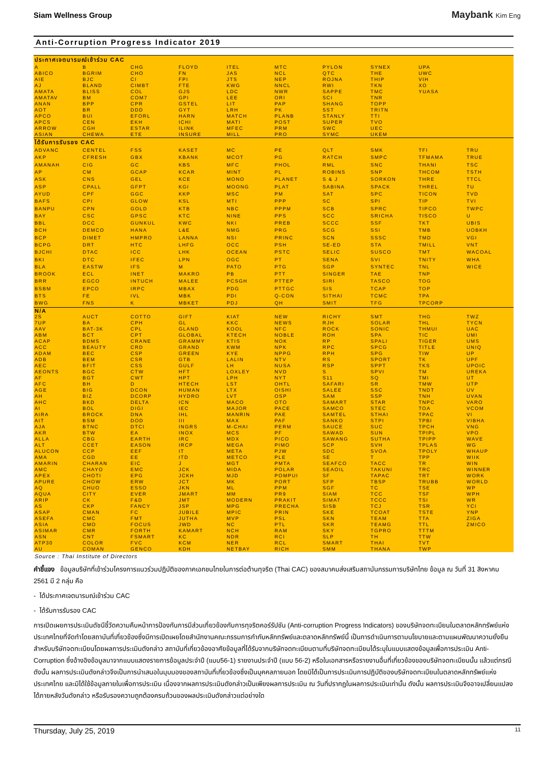Siam Wellness Group Maybank Kim Eng
Anti-Corruption Progress Indicator 2019
| ประกาศเจตนารมณ์เข้าร่วม CAC | | | | | | | | | |
| --- | --- | --- | --- | --- | --- | --- | --- | --- | --- |
| A | B | CHG | FLOYD | ITEL | MTC | PYLON | SYNEX | UPA | |
| ABICO | BGRIM | CHO | FN | JAS | NCL | QTC | THE | UWC | |
| AIE | BJC | CI | FPI | JTS | NEP | ROJNA | THIP | VIH | |
| AJ | BLAND | CIMBT | FTE | KWG | NNCL | RWI | TKN | XO | |
| AMATA | BLISS | COL | GJS | LDC | NWR | SAPPE | TMC | YUASA | |
| AMATAV | BM | COM7 | GPI | LEE | ORI | SCI | TNR | | |
| ANAN | BPP | CPR | GSTEL | LIT | PAP | SHANG | TOPP | | |
| AOT | BR | DDD | GYT | LRH | PK | SST | TRITN | | |
| APCO | BUI | EFORL | HARN | MATCH | PLANB | STANLY | TTI | | |
| APCS | CEN | EKH | ICHI | MATI | POST | SUPER | TVO | | |
| ARROW | CGH | ESTAR | ILINK | MFEC | PRM | SWC | UEC | | |
| ASIAN | CHEWA | ETE | INSURE | MILL | PRO | SYMC | UKEM | | |
| ได้รับการรับรอง CAC | | | | | | | | | |
| ADVANC | CENTEL | FSS | KASET | MC | PE | QLT | SMK | TFI | TRU |
| AKP | CFRESH | GBX | KBANK | MCOT | PG | RATCH | SMPC | TFMAMA | TRUE |
| AMANAH | CIG | GC | KBS | MFC | PHOL | RML | SNC | THANI | TSC |
| AP | CM | GCAP | KCAR | MINT | PL | ROBINS | SNP | THCOM | TSTH |
| ASK | CNS | GEL | KCE | MONO | PLANET | S & J | SORKON | THRE | TTCL |
| ASP | CPALL | GFPT | KGI | MOONG | PLAT | SABINA | SPACK | THREL | TU |
| AYUD | CPF | GGC | KKP | MSC | PM | SAT | SPC | TICON | TVD |
| BAFS | CPI | GLOW | KSL | MTI | PPP | SC | SPI | TIP | TVI |
| BANPU | CPN | GOLD | KTB | NBC | PPPM | SCB | SPRC | TIPCO | TWPC |
| BAY | CSC | GPSC | KTC | NINE | PPS | SCC | SRICHA | TISCO | U |
| BBL | DCC | GUNKUL | KWC | NKI | PREB | SCCC | SSF | TKT | UBIS |
| BCH | DEMCO | HANA | L&E | NMG | PRG | SCG | SSI | TMB | UOBKH |
| BCP | DIMET | HMPRO | LANNA | NSI | PRINC | SCN | SSSC | TMD | VGI |
| BCPG | DRT | HTC | LHFG | OCC | PSH | SE-ED | STA | TMILL | VNT |
| BJCHI | DTAC | ICC | LHK | OCEAN | PSTC | SELIC | SUSCO | TMT | WACOAL |
| BKI | DTC | IFEC | LPN | OGC | PT | SENA | SVI | TNITY | WHA |
| BLA | EASTW | IFS | M | PATO | PTG | SGP | SYNTEC | TNL | WICE |
| BROOK | ECL | INET | MAKRO | PB | PTT | SINGER | TAE | TNP | |
| BRR | EGCO | INTUCH | MALEE | PCSGH | PTTEP | SIRI | TASCO | TOG | |
| BSBM | EPCO | IRPC | MBAX | PDG | PTTGC | SIS | TCAP | TOP | |
| BTS | FE | IVL | MBK | PDI | Q-CON | SITHAI | TCMC | TPA | |
| BWG | FNS | K | MBKET | PDJ | QH | SMIT | TFG | TPCORP | |
| N/A | | | | | | | | | |
| 2S | AUCT | COTTO | GIFT | KIAT | NEW | RICHY | SMT | THG | TWZ |
| 7UP | BA | CPH | GL | KKC | NEWS | RJH | SOLAR | THL | TYCN |
| AAV | BAT-3K | CPL | GLAND | KOOL | NFC | ROCK | SONIC | THMUI | UAC |
| ABM | BCT | CPT | GLOBAL | KTECH | NOBLE | ROH | SPA | TIC | UMI |
| ACAP | BDMS | CRANE | GRAMMY | KTIS | NOK | RP | SPALI | TIGER | UMS |
| ACC | BEAUTY | CRD | GRAND | KWM | NPK | RPC | SPCG | TITLE | UNIQ |
| ADAM | BEC | CSP | GREEN | KYE | NPPG | RPH | SPG | TIW | UP |
| ADB | BEM | CSR | GTB | LALIN | NTV | RS | SPORT | TK | UPF |
| AEC | BFIT | CSS | GULF | LH | NUSA | RSP | SPPT | TKS | UPOIC |
| AEONTS | BGC | CTW | HFT | LOXLEY | NVD | S | SPVI | TM | UREKA |
| AF | BGT | CWT | HPT | LPH | NYT | S11 | SQ | TMI | UT |
| AFC | BH | D | HTECH | LST | OHTL | SAFARI | SR | TMW | UTP |
| AGE | BIG | DCON | HUMAN | LTX | OISHI | SALEE | SSC | TNDT | UV |
| AH | BIZ | DCORP | HYDRO | LVT | OSP | SAM | SSP | TNH | UVAN |
| AHC | BKD | DELTA | ICN | MACO | OTO | SAMART | STAR | TNPC | VARO |
| AI | BOL | DIGI | IEC | MAJOR | PACE | SAMCO | STEC | TOA | VCOM |
| AIRA | BROCK | DNA | IHL | MANRIN | PAE | SAMTEL | STHAI | TPAC | VI |
| AIT | BSM | DOD | III | MAX | PAF | SANKO | STPI | TPBI | VIBHA |
| AJA | BTNC | DTCI | INGRS | M-CHAI | PERM | SAUCE | SUC | TPCH | VNG |
| AKR | BTW | EA | INOX | MCS | PF | SAWAD | SUN | TPIPL | VPO |
| ALLA | CBG | EARTH | IRC | MDX | PICO | SAWANG | SUTHA | TPIPP | WAVE |
| ALT | CCET | EASON | IRCP | MEGA | PIMO | SCP | SVH | TPLAS | WG |
| ALUCON | CCP | EEF | IT | META | PJW | SDC | SVOA | TPOLY | WHAUP |
| AMA | CGD | EE | ITD | METCO | PLE | SE | T | TPP | WIIK |
| AMARIN | CHARAN | EIC | J | MGT | PMTA | SEAFCO | TACC | TR | WIN |
| AMC | CHAYO | EMC | JCK | MIDA | POLAR | SEAOIL | TAKUNI | TRC | WINNER |
| APEX | CHOTI | EPG | JCKH | MJD | POMPUI | SF | TAPAC | TRT | WORK |
| APURE | CHOW | ERW | JCT | MK | PORT | SFP | TBSP | TRUBB | WORLD |
| AQ | CHUO | ESSO | JKN | ML | PPM | SGF | TC | TSE | WP |
| AQUA | CITY | EVER | JMART | MM | PR9 | SIAM | TCC | TSF | WPH |
| ARIP | CK | F&D | JMT | MODERN | PRAKIT | SIMAT | TCCC | TSI | WR |
| AS | CKP | FANCY | JSP | MPG | PRECHA | SISB | TCJ | TSR | YCI |
| ASAP | CMAN | FC | JUBILE | MPIC | PRIN | SKE | TCOAT | TSTE | YNP |
| ASEFA | CMC | FMT | JUTHA | MVP | PSL | SKN | TEAM | TTA | ZIGA |
| ASIA | CMO | FOCUS | JWD | NC | PTL | SKR | TEAMG | TTL | ZMICO |
| ASIMAR | CMR | FORTH | KAMART | NCH | RAM | SKY | TGPRO | TTTM | |
| ASN | CNT | FSMART | KC | NDR | RCI | SLP | TH | TTW | |
| ATP30 | COLOR | FVC | KCM | NER | RCL | SMART | THAI | TVT | |
| AU | COMAN | GENCO | KDH | NETBAY | RICH | SMM | THANA | TWP | |
Source : Thai Institute of Directors
คำชี้แจง ข้อมูลบริษัทที่เข้าร่วมโครงการแนวร่วมปฏิบัติของภาคเอกชนไทยในการต่อต้านทุจริต (Thai CAC) ของสมาคมส่งเสริมสถาบันกรรมการบริษัทไทย ข้อมูล ณ วันที่ 31 สิงหาคม 2561 มี 2 กลุ่ม คือ
- ได้ประกาศเจตนารมณ์เข้าร่วม CAC
- ได้รับการรับรอง CAC
การเปิดเผยการประเมินดัชนีชี้วัดความคืบหน้าการป้องกันการมีส่วนเกี่ยวข้องกับการทุจริตคอร์รัปชัน (Anti-corruption Progress Indicators) ของบริษัทจดทะเบียนในตลาดหลักทรัพย์แห่งประเทศไทยที่จัดทำโดยสถาบันที่เกี่ยวข้องซึ่งมีการเปิดเผยโดยสำนักงานคณะกรรมการกำกับหลักทรัพย์และตลาดหลักทรัพย์นี้ เป็นการดำเนินการตามนโยบายและตามแผนพัฒนาความยั่งยืนสำหรับบริษัทจดทะเบียนโดยผลการประเมินดังกล่าว สถาบันที่เกี่ยวข้องอาศัยข้อมูลที่ได้รับจากบริษัทจดทะเบียนตามที่บริษัทจดทะเบียนได้ระบุในแบบแสดงข้อมูลเพื่อการประเมิน Anti-Corruption ซึ่งอ้างอิงข้อมูลมาจากแบบแสดงรายการข้อมูลประจำปี (แบบ56-1) รายงานประจำปี (แบบ 56-2) หรือในเอกสารหรือรายงานอื่นที่เกี่ยวข้องของบริษัทจดทะเบียนนั้น แล้วแต่กรณี ดังนั้น ผลการประเมินดังกล่าวจึงเป็นการนำเสนอในมุมมองของสถาบันที่เกี่ยวข้องซึ่งเป็นบุคคลภายนอก โดยมิได้เป็นการประเมินการปฏิบัติของบริษัทจดทะเบียนในตลาดหลักทรัพย์แห่งประเทศไทย และมิได้ใช้ข้อมูลภายในเพื่อการประเมิน เนื่องจากผลการประเมินดังกล่าวเป็นเพียงผลการประเมิน ณ วันที่ปรากฏในผลการประเมินเท่านั้น ดังนั้น ผลการประเมินจึงอาจเปลี่ยนแปลงได้ภายหลังวันดังกล่าว หรือรับรองความถูกต้องครบถ้วนของผลประเมินดังกล่าวแต่อย่างใด
Thursday, July 25, 2019 11